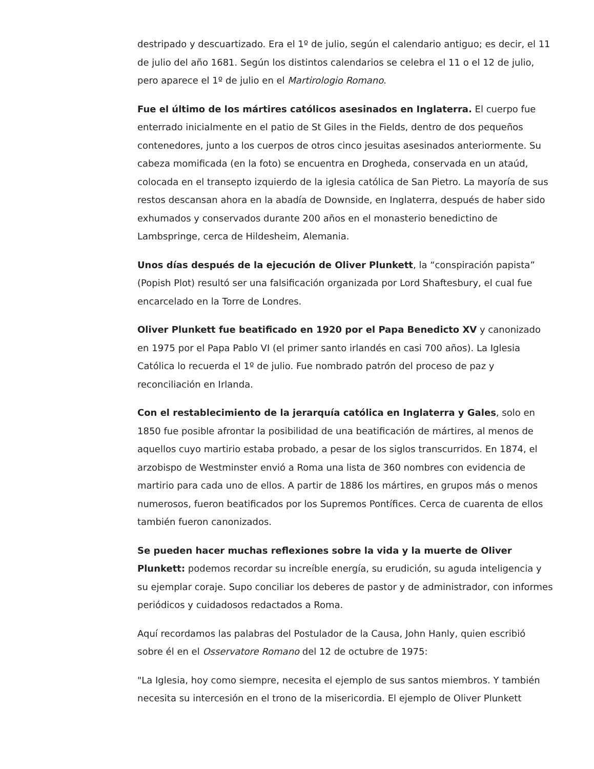destripado y descuartizado. Era el 1º de julio, según el calendario antiguo; es decir, el 11 de julio del año 1681. Según los distintos calendarios se celebra el 11 o el 12 de julio, pero aparece el 1º de julio en el Martirologio Romano.
Fue el último de los mártires católicos asesinados en Inglaterra. El cuerpo fue enterrado inicialmente en el patio de St Giles in the Fields, dentro de dos pequeños contenedores, junto a los cuerpos de otros cinco jesuitas asesinados anteriormente. Su cabeza momificada (en la foto) se encuentra en Drogheda, conservada en un ataúd, colocada en el transepto izquierdo de la iglesia católica de San Pietro. La mayoría de sus restos descansan ahora en la abadía de Downside, en Inglaterra, después de haber sido exhumados y conservados durante 200 años en el monasterio benedictino de Lambspringe, cerca de Hildesheim, Alemania.
Unos días después de la ejecución de Oliver Plunkett, la “conspiración papista” (Popish Plot) resultó ser una falsificación organizada por Lord Shaftesbury, el cual fue encarcelado en la Torre de Londres.
Oliver Plunkett fue beatificado en 1920 por el Papa Benedicto XV y canonizado en 1975 por el Papa Pablo VI (el primer santo irlandés en casi 700 años). La Iglesia Católica lo recuerda el 1º de julio. Fue nombrado patrón del proceso de paz y reconciliación en Irlanda.
Con el restablecimiento de la jerarquía católica en Inglaterra y Gales, solo en 1850 fue posible afrontar la posibilidad de una beatificación de mártires, al menos de aquellos cuyo martirio estaba probado, a pesar de los siglos transcurridos. En 1874, el arzobispo de Westminster envió a Roma una lista de 360 nombres con evidencia de martirio para cada uno de ellos. A partir de 1886 los mártires, en grupos más o menos numerosos, fueron beatificados por los Supremos Pontífices. Cerca de cuarenta de ellos también fueron canonizados.
Se pueden hacer muchas reflexiones sobre la vida y la muerte de Oliver Plunkett: podemos recordar su increíble energía, su erudición, su aguda inteligencia y su ejemplar coraje. Supo conciliar los deberes de pastor y de administrador, con informes periódicos y cuidadosos redactados a Roma.
Aquí recordamos las palabras del Postulador de la Causa, John Hanly, quien escribió sobre él en el Osservatore Romano del 12 de octubre de 1975:
"La Iglesia, hoy como siempre, necesita el ejemplo de sus santos miembros. Y también necesita su intercesión en el trono de la misericordia. El ejemplo de Oliver Plunkett